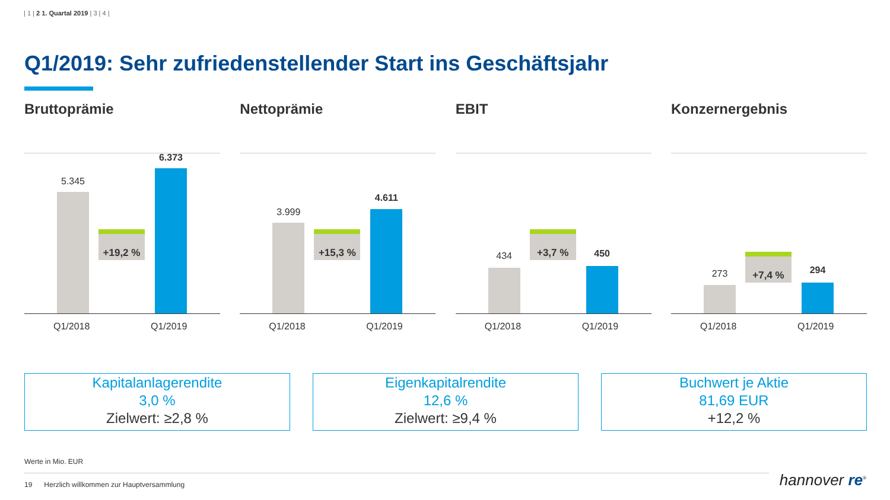| 1 | 2 1. Quartal 2019 | 3 | 4 |
Q1/2019: Sehr zufriedenstellender Start ins Geschäftsjahr
Bruttoprämie
5.345
+19,2 %
6.373
Q1/2018 Q1/2019
Nettoprämie
3.999
+15,3 %
4.611
Q1/2018 Q1/2019
EBIT
434
+3,7 %
450
Q1/2018 Q1/2019
Konzernergebnis
273
+7,4 %
294
Q1/2018 Q1/2019
Kapitalanlagerendite
3,0 %
Zielwert: ≥2,8 %
Eigenkapitalrendite
12,6 %
Zielwert: ≥9,4 %
Buchwert je Aktie
81,69 EUR
+12,2 %
Werte in Mio. EUR
19 Herzlich willkommen zur Hauptversammlung hannover re<sup>®</sup>